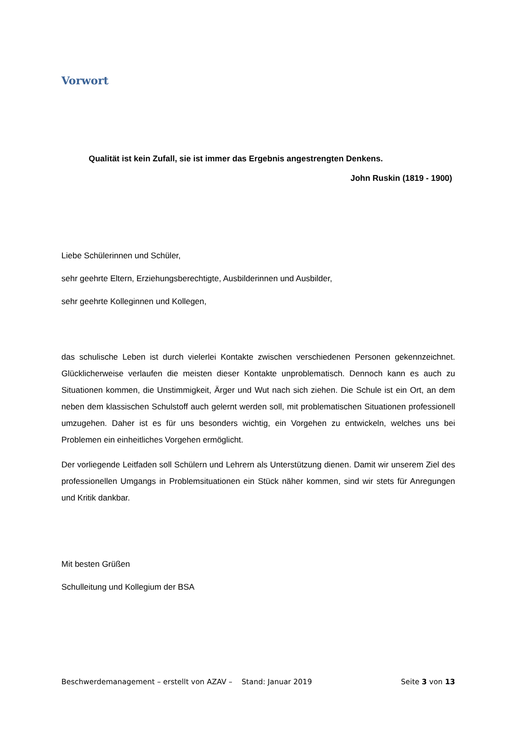Vorwort
Qualität ist kein Zufall, sie ist immer das Ergebnis angestrengten Denkens.
John Ruskin (1819 - 1900)
Liebe Schülerinnen und Schüler,
sehr geehrte Eltern, Erziehungsberechtigte, Ausbilderinnen und Ausbilder,
sehr geehrte Kolleginnen und Kollegen,
das schulische Leben ist durch vielerlei Kontakte zwischen verschiedenen Personen gekennzeichnet. Glücklicherweise verlaufen die meisten dieser Kontakte unproblematisch. Dennoch kann es auch zu Situationen kommen, die Unstimmigkeit, Ärger und Wut nach sich ziehen. Die Schule ist ein Ort, an dem neben dem klassischen Schulstoff auch gelernt werden soll, mit problematischen Situationen professionell umzugehen. Daher ist es für uns besonders wichtig, ein Vorgehen zu entwickeln, welches uns bei Problemen ein einheitliches Vorgehen ermöglicht.
Der vorliegende Leitfaden soll Schülern und Lehrern als Unterstützung dienen. Damit wir unserem Ziel des professionellen Umgangs in Problemsituationen ein Stück näher kommen, sind wir stets für Anregungen und Kritik dankbar.
Mit besten Grüßen
Schulleitung und Kollegium der BSA
Beschwerdemanagement – erstellt von AZAV – Stand: Januar 2019 Seite 3 von 13